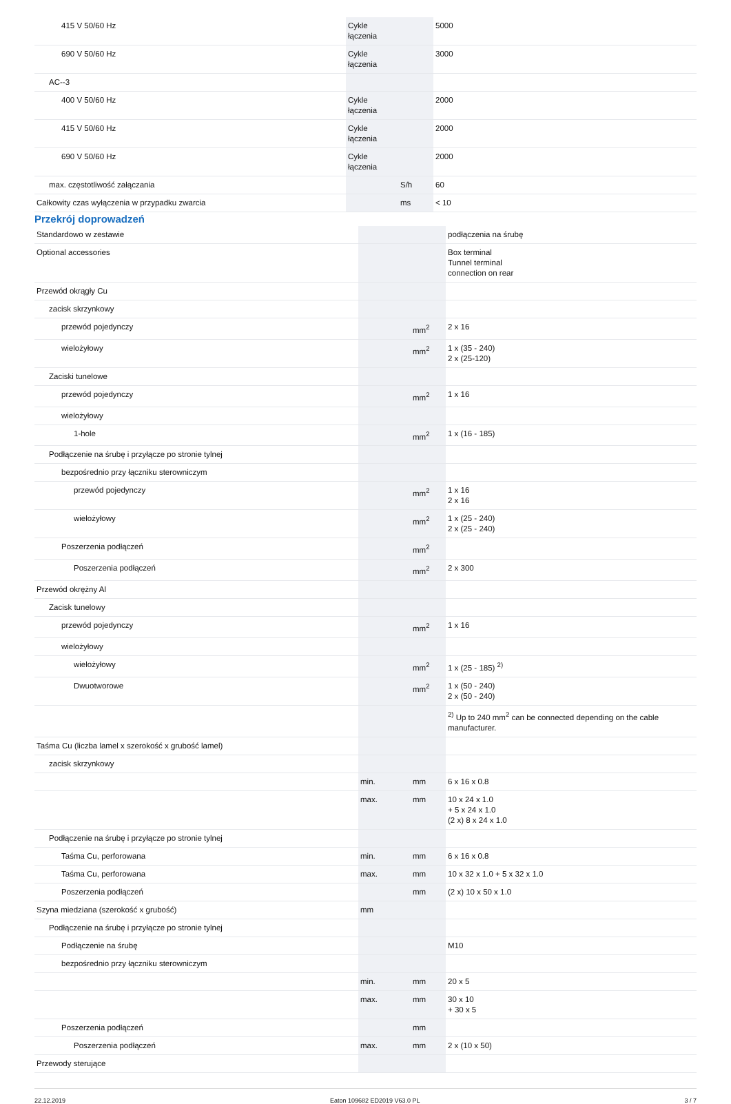| 415 V 50/60 Hz | Cykle łączenia | | 5000 |
| 690 V 50/60 Hz | Cykle łączenia | | 3000 |
| AC--3 | | | |
| 400 V 50/60 Hz | Cykle łączenia | | 2000 |
| 415 V 50/60 Hz | Cykle łączenia | | 2000 |
| 690 V 50/60 Hz | Cykle łączenia | | 2000 |
| max. częstotliwość załączania | | S/h | 60 |
| Całkowity czas wyłączenia w przypadku zwarcia | | ms | < 10 |
Przekrój doprowadzeń
| Standardowo w zestawie | | | podłączenia na śrubę |
| Optional accessories | | | Box terminal Tunnel terminal connection on rear |
| Przewód okrągły Cu | | | |
| zacisk skrzynkowy | | | |
| przewód pojedynczy | | mm<sup>2</sup> | 2 x 16 |
| wielożyłowy | | mm<sup>2</sup> | 1 x (35 - 240) 2 x (25-120) |
| Zaciski tunelowe | | | |
| przewód pojedynczy | | mm<sup>2</sup> | 1 x 16 |
| wielożyłowy | | | |
| 1-hole | | mm<sup>2</sup> | 1 x (16 - 185) |
| Podłączenie na śrubę i przyłącze po stronie tylnej | | | |
| bezpośrednio przy łączniku sterowniczym | | | |
| przewód pojedynczy | | mm<sup>2</sup> | 1 x 16 2 x 16 |
| wielożyłowy | | mm<sup>2</sup> | 1 x (25 - 240) 2 x (25 - 240) |
| Poszerzenia podłączeń | | mm<sup>2</sup> | |
| Poszerzenia podłączeń | | mm<sup>2</sup> | 2 x 300 |
| Przewód okrężny Al | | | |
| Zacisk tunelowy | | | |
| przewód pojedynczy | | mm<sup>2</sup> | 1 x 16 |
| wielożyłowy | | | |
| wielożyłowy | | mm<sup>2</sup> | 1 x (25 - 185) <sup>2)</sup> |
| Dwuotworowe | | mm<sup>2</sup> | 1 x (50 - 240) 2 x (50 - 240) |
| | | | <sup>2)</sup> Up to 240 mm<sup>2</sup> can be connected depending on the cable manufacturer. |
| Taśma Cu (liczba lamel x szerokość x grubość lamel) | | | |
| zacisk skrzynkowy | | | |
| | min. | mm | 6 x 16 x 0.8 |
| | max. | mm | 10 x 24 x 1.0 + 5 x 24 x 1.0 (2 x) 8 x 24 x 1.0 |
| Podłączenie na śrubę i przyłącze po stronie tylnej | | | |
| Taśma Cu, perforowana | min. | mm | 6 x 16 x 0.8 |
| Taśma Cu, perforowana | max. | mm | 10 x 32 x 1.0 + 5 x 32 x 1.0 |
| Poszerzenia podłączeń | | mm | (2 x) 10 x 50 x 1.0 |
| Szyna miedziana (szerokość x grubość) | mm | | |
| Podłączenie na śrubę i przyłącze po stronie tylnej | | | |
| Podłączenie na śrubę | | | M10 |
| bezpośrednio przy łączniku sterowniczym | | | |
| | min. | mm | 20 x 5 |
| | max. | mm | 30 x 10 + 30 x 5 |
| Poszerzenia podłączeń | | mm | |
| Poszerzenia podłączeń | max. | mm | 2 x (10 x 50) |
| Przewody sterujące | | | |
22.12.2019 Eaton 109682 ED2019 V63.0 PL 3 / 7